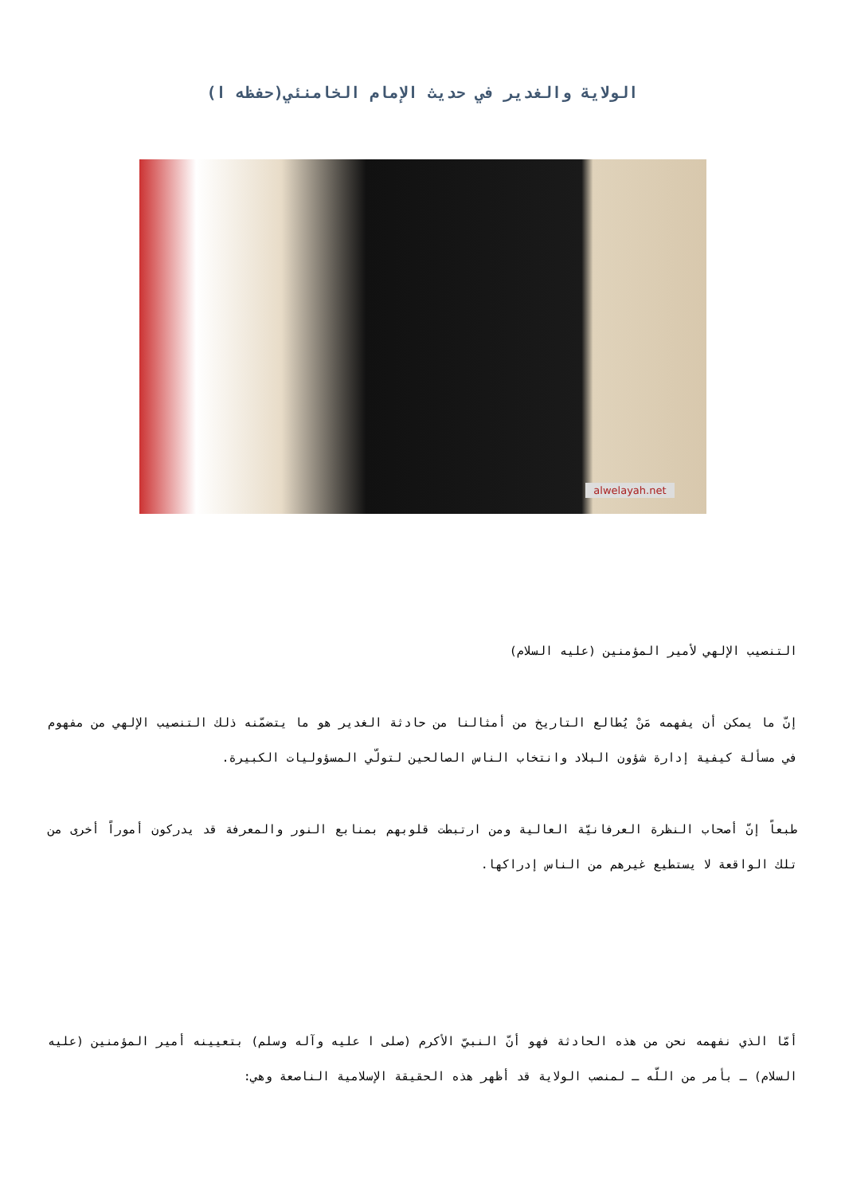الولاية والغدير في حديث الإمام الخامنئي(حفظه ا)
alwelayah.net
التنصيب الإلهي لأمير المؤمنين (عليه السلام)
إنّ ما يمكن أن يفهمه مَنْ يُطالع التاريخ من أمثالنا من حادثة الغدير هو ما يتضمّنه ذلك التنصيب الإلهي من مفهوم في مسألة كيفية إدارة شؤون البلاد وانتخاب الناس الصالحين لتولّي المسؤوليات الكبيرة.
طبعاً إنّ أصحاب النظرة العرفانيّة العالية ومن ارتبطت قلوبهم بمنابع النور والمعرفة قد يدركون أموراً أخرى من تلك الواقعة لا يستطيع غيرهم من الناس إدراكها.
أمّا الذي نفهمه نحن من هذه الحادثة فهو أنّ النبيّ الأكرم (صلى ا عليه وآله وسلم) بتعيينه أمير المؤمنين (عليه السلام) ـ بأمر من اللّه ـ لمنصب الولاية قد أظهر هذه الحقيقة الإسلامية الناصعة وهي: